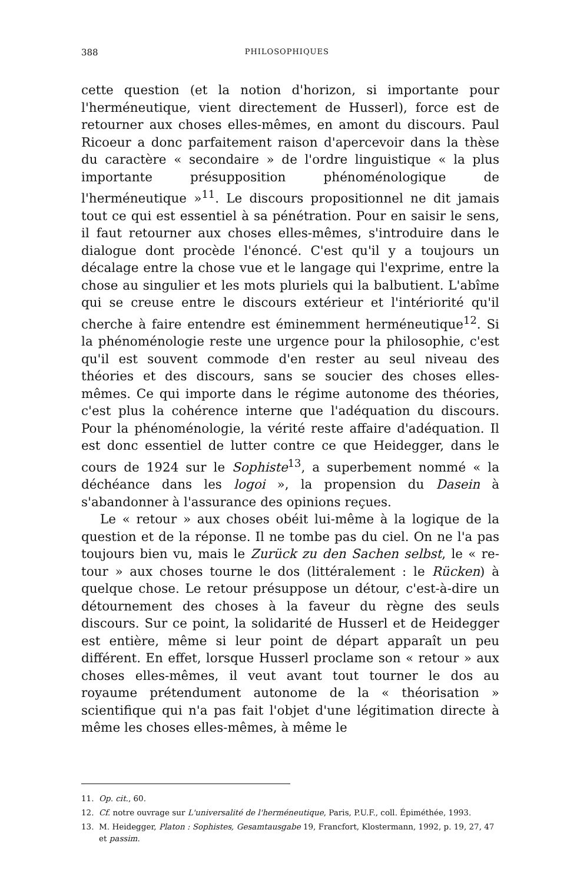388 PHILOSOPHIQUES
cette question (et la notion d'horizon, si importante pour l'herméneutique, vient directement de Husserl), force est de retourner aux choses elles-mêmes, en amont du discours. Paul Ricoeur a donc parfaitement raison d'apercevoir dans la thèse du caractère « secondaire » de l'ordre linguistique « la plus importante présupposition phénoménologique de l'herméneutique »<sup>11</sup>. Le discours propositionnel ne dit jamais tout ce qui est essentiel à sa pénétration. Pour en saisir le sens, il faut retourner aux choses elles-mêmes, s'introduire dans le dialogue dont procède l'énoncé. C'est qu'il y a toujours un décalage entre la chose vue et le langage qui l'exprime, entre la chose au singulier et les mots pluriels qui la balbutient. L'abîme qui se creuse entre le discours extérieur et l'intériorité qu'il cherche à faire entendre est éminemment herméneutique<sup>12</sup>. Si la phénoménologie reste une urgence pour la philosophie, c'est qu'il est souvent commode d'en rester au seul niveau des théories et des discours, sans se soucier des choses elles-mêmes. Ce qui importe dans le régime autonome des théories, c'est plus la cohérence interne que l'adéquation du discours. Pour la phénoménologie, la vérité reste affaire d'adéquation. Il est donc essentiel de lutter contre ce que Heidegger, dans le cours de 1924 sur le Sophiste<sup>13</sup>, a superbement nommé « la déchéance dans les logoi », la propension du Dasein à s'abandonner à l'assurance des opinions reçues.
Le « retour » aux choses obéit lui-même à la logique de la question et de la réponse. Il ne tombe pas du ciel. On ne l'a pas toujours bien vu, mais le Zurück zu den Sachen selbst, le « re-tour » aux choses tourne le dos (littéralement : le Rücken) à quelque chose. Le retour présuppose un détour, c'est-à-dire un détournement des choses à la faveur du règne des seuls discours. Sur ce point, la solidarité de Husserl et de Heidegger est entière, même si leur point de départ apparaît un peu différent. En effet, lorsque Husserl proclame son « retour » aux choses elles-mêmes, il veut avant tout tourner le dos au royaume prétendument autonome de la « théorisation » scientifique qui n'a pas fait l'objet d'une légitimation directe à même les choses elles-mêmes, à même le
11. Op. cit., 60.
12. Cf. notre ouvrage sur L'universalité de l'herméneutique, Paris, P.U.F., coll. Épiméthée, 1993.
13. M. Heidegger, Platon : Sophistes, Gesamtausgabe 19, Francfort, Klostermann, 1992, p. 19, 27, 47 et passim.